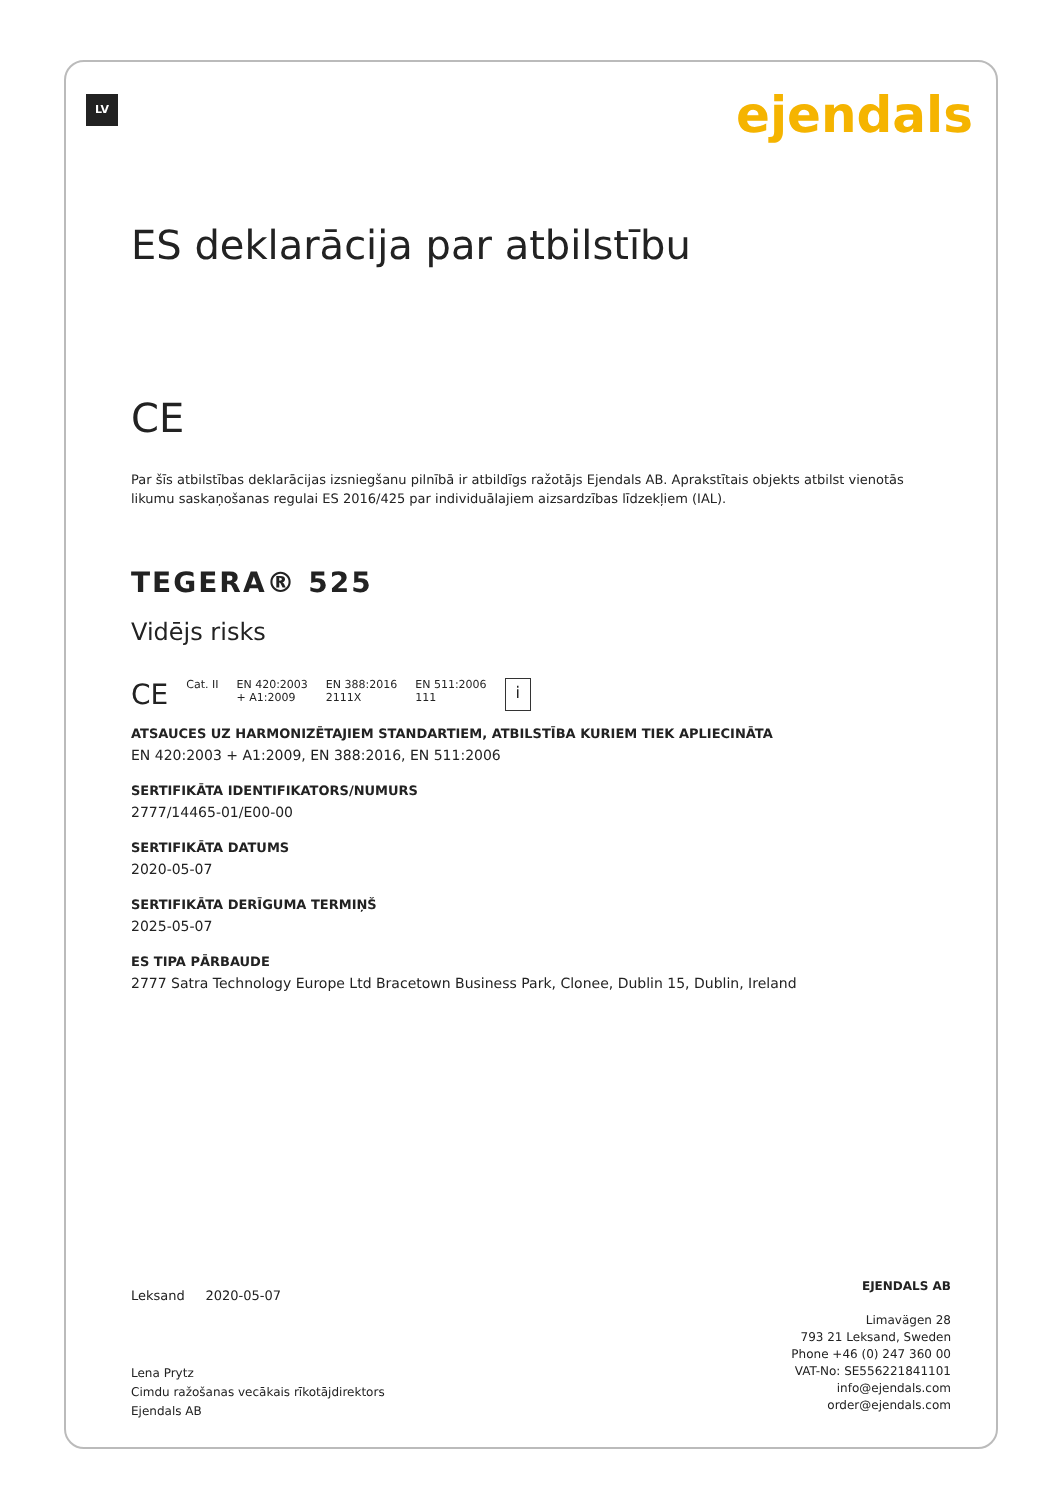LV ejendals
ES deklarācija par atbilstību
CE
Par šīs atbilstības deklarācijas izsniegšanu pilnībā ir atbildīgs ražotājs Ejendals AB. Aprakstītais objekts atbilst vienotās likumu saskaņošanas regulai ES 2016/425 par individuālajiem aizsardzības līdzekļiem (IAL).
TEGERA® 525
Vidējs risks
CE Cat. II EN 420:2003
+ A1:2009 EN 388:2016
2111X EN 511:2006
111 i
ATSAUCES UZ HARMONIZĒTAJIEM STANDARTIEM, ATBILSTĪBA KURIEM TIEK APLIECINĀTA
EN 420:2003 + A1:2009, EN 388:2016, EN 511:2006
SERTIFIKĀTA IDENTIFIKATORS/NUMURS
2777/14465-01/E00-00
SERTIFIKĀTA DATUMS
2020-05-07
SERTIFIKĀTA DERĪGUMA TERMIŅŠ
2025-05-07
ES TIPA PĀRBAUDE
2777 Satra Technology Europe Ltd Bracetown Business Park, Clonee, Dublin 15, Dublin, Ireland
Leksand 2020-05-07
Lena Prytz
Cimdu ražošanas vecākais rīkotājdirektors
Ejendals AB
EJENDALS AB
Limavägen 28
793 21 Leksand, Sweden
Phone +46 (0) 247 360 00
VAT-No: SE556221841101
info@ejendals.com
order@ejendals.com